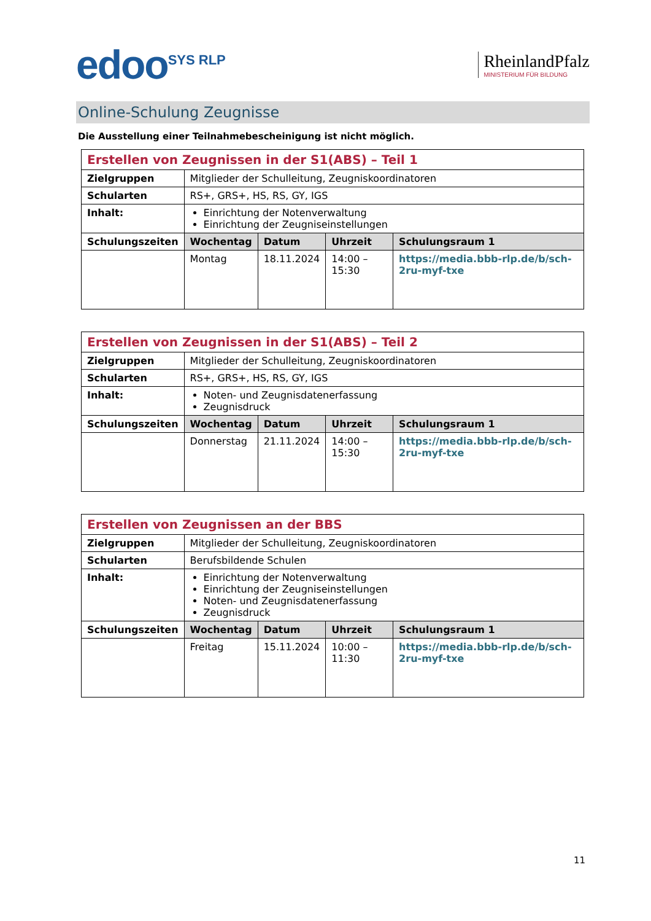edoo<sup>SYS RLP</sup>
RheinlandPfalz
MINISTERIUM FÜR BILDUNG
Online-Schulung Zeugnisse
Die Ausstellung einer Teilnahmebescheinigung ist nicht möglich.
| Erstellen von Zeugnissen in der S1(ABS) – Teil 1 | | | | |
| Zielgruppen | Mitglieder der Schulleitung, Zeugniskoordinatoren | | | |
| Schularten | RS+, GRS+, HS, RS, GY, IGS | | | |
| Inhalt: | Einrichtung der Notenverwaltung Einrichtung der Zeugniseinstellungen | | | |
| Schulungszeiten | Wochentag | Datum | Uhrzeit | Schulungsraum 1 |
| | Montag | 18.11.2024 | 14:00 – 15:30 | https://media.bbb-rlp.de/b/sch-2ru-myf-txe |
| Erstellen von Zeugnissen in der S1(ABS) – Teil 2 | | | | |
| Zielgruppen | Mitglieder der Schulleitung, Zeugniskoordinatoren | | | |
| Schularten | RS+, GRS+, HS, RS, GY, IGS | | | |
| Inhalt: | Noten- und Zeugnisdatenerfassung Zeugnisdruck | | | |
| Schulungszeiten | Wochentag | Datum | Uhrzeit | Schulungsraum 1 |
| | Donnerstag | 21.11.2024 | 14:00 – 15:30 | https://media.bbb-rlp.de/b/sch-2ru-myf-txe |
| Erstellen von Zeugnissen an der BBS | | | | |
| Zielgruppen | Mitglieder der Schulleitung, Zeugniskoordinatoren | | | |
| Schularten | Berufsbildende Schulen | | | |
| Inhalt: | Einrichtung der Notenverwaltung Einrichtung der Zeugniseinstellungen Noten- und Zeugnisdatenerfassung Zeugnisdruck | | | |
| Schulungszeiten | Wochentag | Datum | Uhrzeit | Schulungsraum 1 |
| | Freitag | 15.11.2024 | 10:00 – 11:30 | https://media.bbb-rlp.de/b/sch-2ru-myf-txe |
11